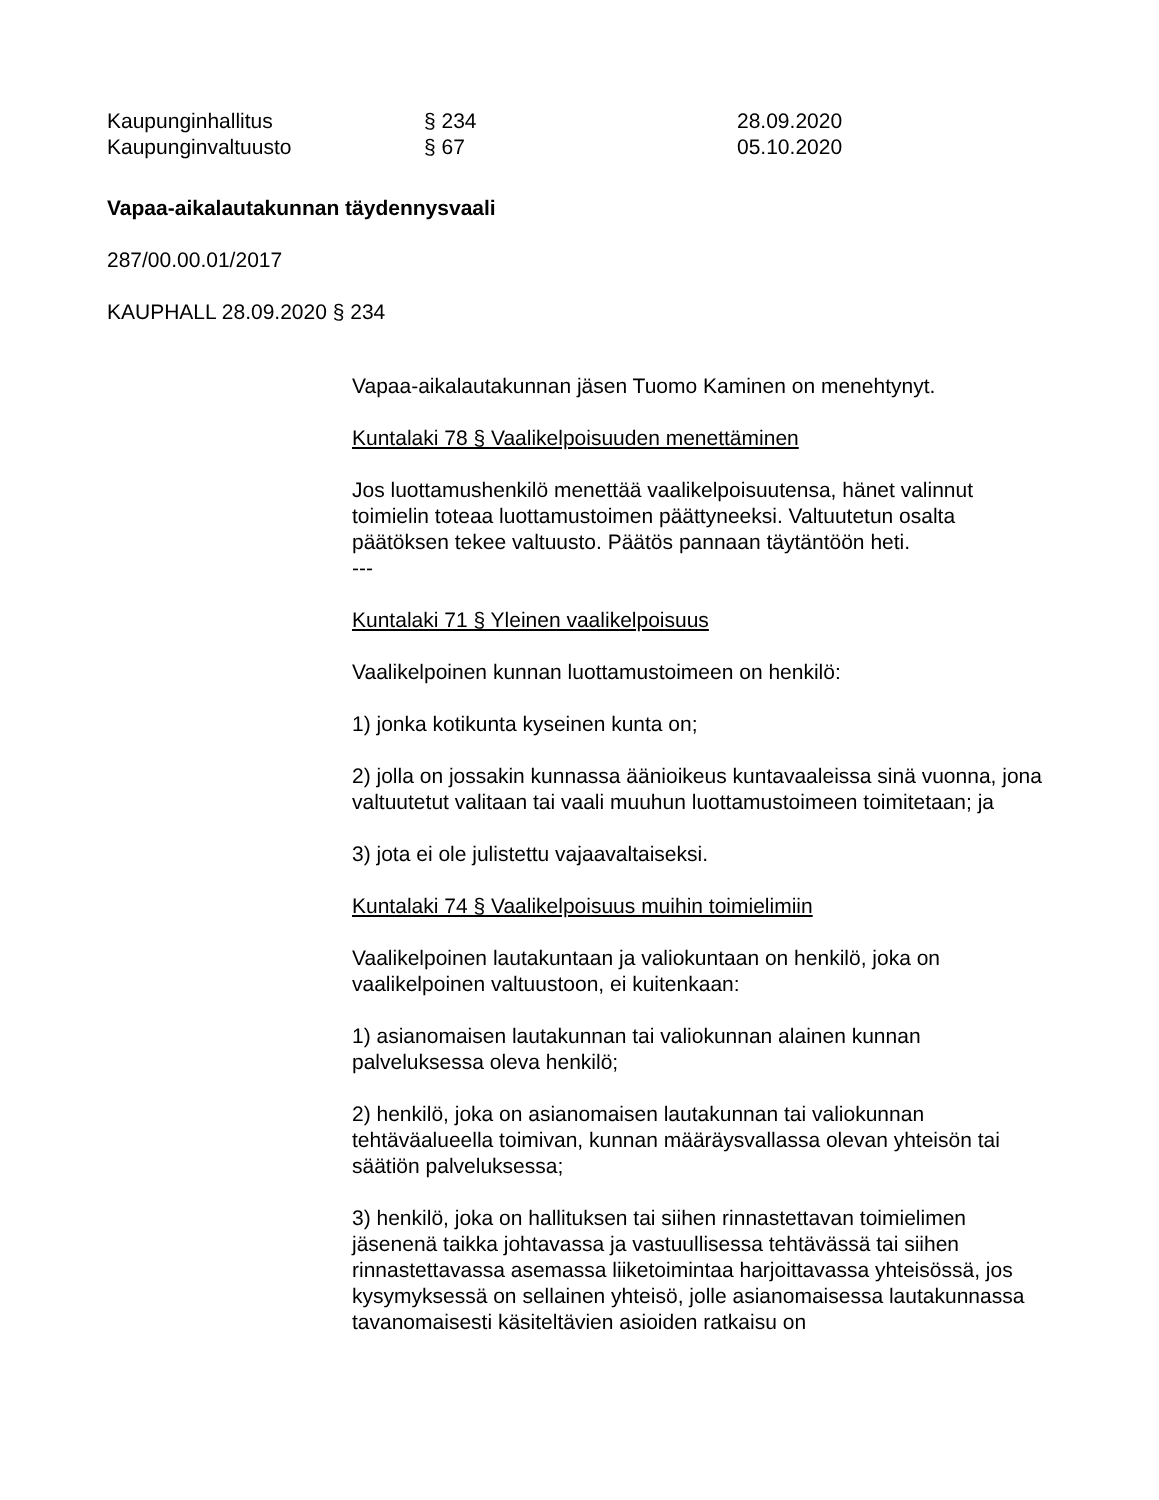| Kaupunginhallitus | § 234 | 28.09.2020 |
| Kaupunginvaltuusto | § 67 | 05.10.2020 |
Vapaa-aikalautakunnan täydennysvaali
287/00.00.01/2017
KAUPHALL 28.09.2020 § 234
Vapaa-aikalautakunnan jäsen Tuomo Kaminen on menehtynyt.
Kuntalaki 78 § Vaalikelpoisuuden menettäminen
Jos luottamushenkilö menettää vaalikelpoisuutensa, hänet valinnut toimielin toteaa luottamustoimen päättyneeksi. Valtuutetun osalta päätöksen tekee valtuusto. Päätös pannaan täytäntöön heti.
---
Kuntalaki 71 § Yleinen vaalikelpoisuus
Vaalikelpoinen kunnan luottamustoimeen on henkilö:
1) jonka kotikunta kyseinen kunta on;
2) jolla on jossakin kunnassa äänioikeus kuntavaaleissa sinä vuonna, jona valtuutetut valitaan tai vaali muuhun luottamustoimeen toimitetaan; ja
3) jota ei ole julistettu vajaavaltaiseksi.
Kuntalaki 74 § Vaalikelpoisuus muihin toimielimiin
Vaalikelpoinen lautakuntaan ja valiokuntaan on henkilö, joka on vaalikelpoinen valtuustoon, ei kuitenkaan:
1) asianomaisen lautakunnan tai valiokunnan alainen kunnan palveluksessa oleva henkilö;
2) henkilö, joka on asianomaisen lautakunnan tai valiokunnan tehtäväalueella toimivan, kunnan määräysvallassa olevan yhteisön tai säätiön palveluksessa;
3) henkilö, joka on hallituksen tai siihen rinnastettavan toimielimen jäsenenä taikka johtavassa ja vastuullisessa tehtävässä tai siihen rinnastettavassa asemassa liiketoimintaa harjoittavassa yhteisössä, jos kysymyksessä on sellainen yhteisö, jolle asianomaisessa lautakunnassa tavanomaisesti käsiteltävien asioiden ratkaisu on